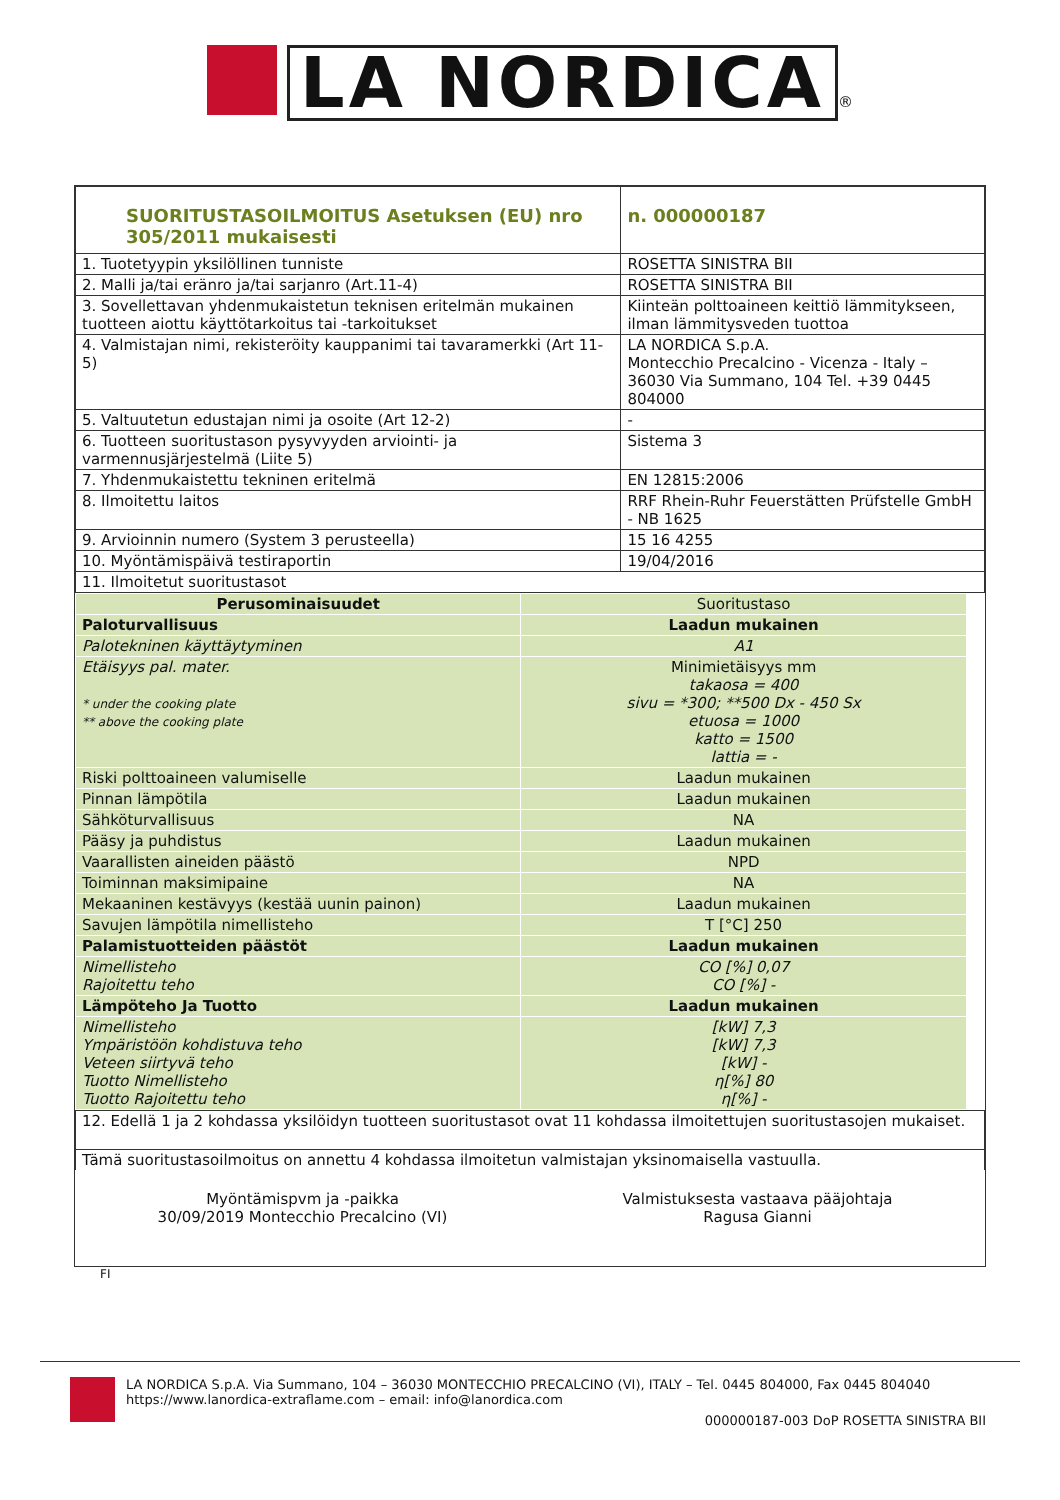LA NORDICA ®
| SUORITUSTASOILMOITUS Asetuksen (EU) nro 305/2011 mukaisesti | | n. 000000187 |
| 1. Tuotetyypin yksilöllinen tunniste | ROSETTA SINISTRA BII | |
| 2. Malli ja/tai eränro ja/tai sarjanro (Art.11-4) | ROSETTA SINISTRA BII | |
| 3. Sovellettavan yhdenmukaistetun teknisen eritelmän mukainen tuotteen aiottu käyttötarkoitus tai -tarkoitukset | Kiinteän polttoaineen keittiö lämmitykseen, ilman lämmitysveden tuottoa | |
| 4. Valmistajan nimi, rekisteröity kauppanimi tai tavaramerkki (Art 11-5) | LA NORDICA S.p.A. Montecchio Precalcino - Vicenza - Italy – 36030 Via Summano, 104 Tel. +39 0445 804000 | |
| 5. Valtuutetun edustajan nimi ja osoite (Art 12-2) | - | |
| 6. Tuotteen suoritustason pysyvyyden arviointi- ja varmennusjärjestelmä (Liite 5) | Sistema 3 | |
| 7. Yhdenmukaistettu tekninen eritelmä | EN 12815:2006 | |
| 8. Ilmoitettu laitos | RRF Rhein-Ruhr Feuerstätten Prüfstelle GmbH - NB 1625 | |
| 9. Arvioinnin numero (System 3 perusteella) | 15 16 4255 | |
| 10. Myöntämispäivä testiraportin | 19/04/2016 | |
| 11. Ilmoitetut suoritustasot | | |
| Perusominaisuudet | Suoritustaso |
| Paloturvallisuus | Laadun mukainen |
| Palotekninen käyttäytyminen | A1 |
| Etäisyys pal. mater. * under the cooking plate ** above the cooking plate | Minimietäisyys mm takaosa = 400 sivu = *300; **500 Dx - 450 Sx etuosa = 1000 katto = 1500 lattia = - |
| Riski polttoaineen valumiselle | Laadun mukainen |
| Pinnan lämpötila | Laadun mukainen |
| Sähköturvallisuus | NA |
| Pääsy ja puhdistus | Laadun mukainen |
| Vaarallisten aineiden päästö | NPD |
| Toiminnan maksimipaine | NA |
| Mekaaninen kestävyys (kestää uunin painon) | Laadun mukainen |
| Savujen lämpötila nimellisteho | T [°C] 250 |
| Palamistuotteiden päästöt | Laadun mukainen |
| Nimellisteho Rajoitettu teho | CO [%] 0,07 CO [%] - |
| Lämpöteho Ja Tuotto | Laadun mukainen |
| Nimellisteho Ympäristöön kohdistuva teho Veteen siirtyvä teho Tuotto Nimellisteho Tuotto Rajoitettu teho | [kW] 7,3 [kW] 7,3 [kW] - η[%] 80 η[%] - |
| 12. Edellä 1 ja 2 kohdassa yksilöidyn tuotteen suoritustasot ovat 11 kohdassa ilmoitettujen suoritustasojen mukaiset. |
| Tämä suoritustasoilmoitus on annettu 4 kohdassa ilmoitetun valmistajan yksinomaisella vastuulla. |
Myöntämispvm ja -paikka
30/09/2019 Montecchio Precalcino (VI)
Valmistuksesta vastaava pääjohtaja
Ragusa Gianni
FI
LA NORDICA S.p.A. Via Summano, 104 – 36030 MONTECCHIO PRECALCINO (VI), ITALY – Tel. 0445 804000, Fax 0445 804040
https://www.lanordica-extraflame.com – email: info@lanordica.com
000000187-003 DoP ROSETTA SINISTRA BII